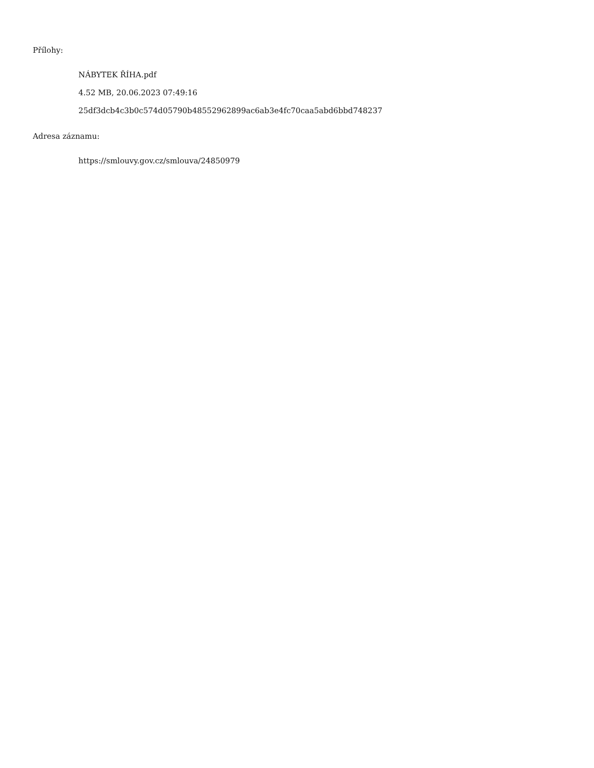Přílohy:
NÁBYTEK ŘÍHA.pdf
4.52 MB, 20.06.2023 07:49:16
25df3dcb4c3b0c574d05790b48552962899ac6ab3e4fc70caa5abd6bbd748237
Adresa záznamu:
https://smlouvy.gov.cz/smlouva/24850979